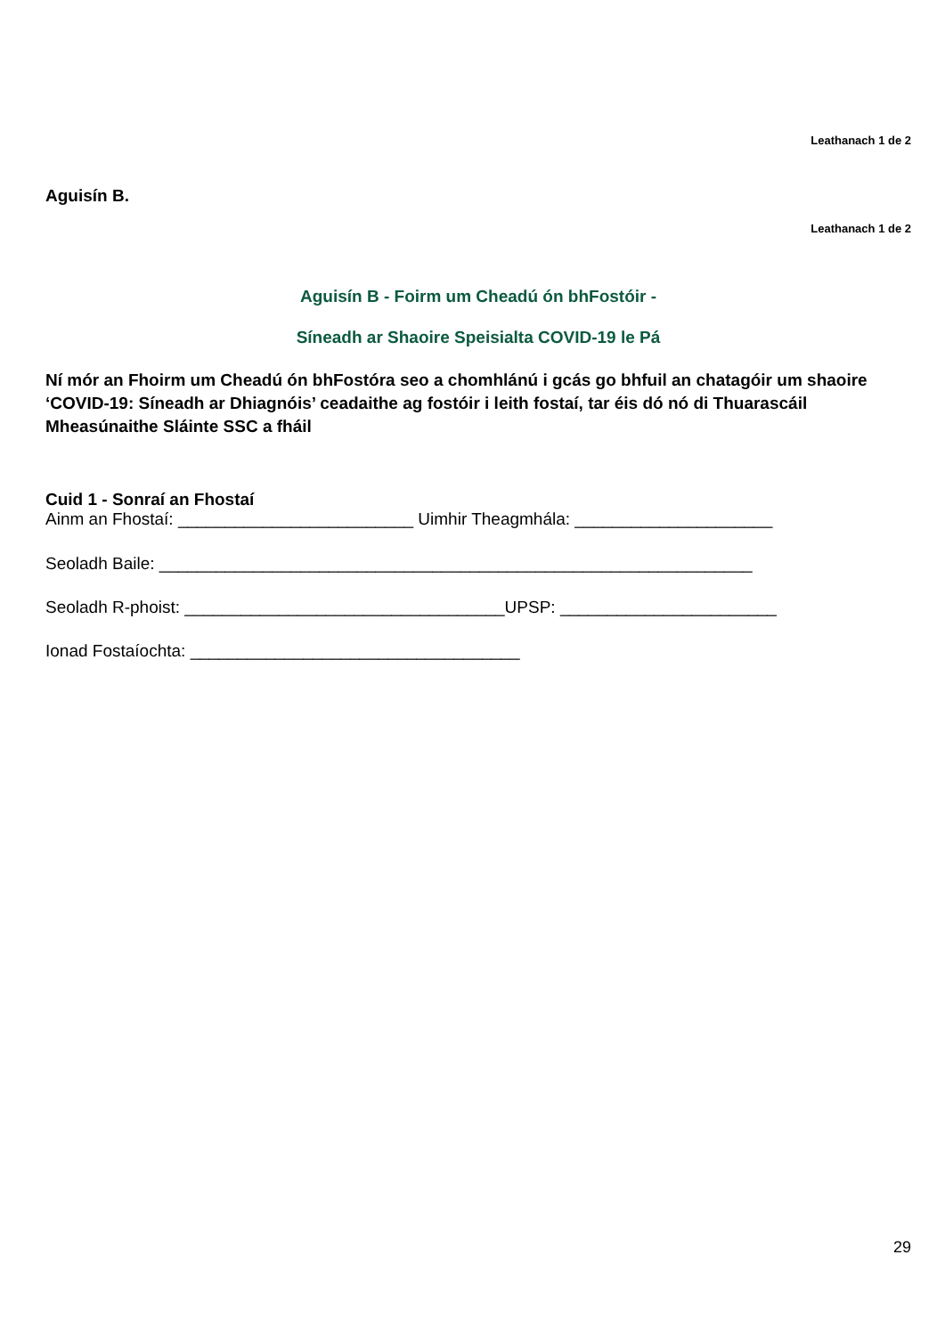Leathanach 1 de 2
Aguisín B.
Leathanach 1 de 2
Aguisín B - Foirm um Cheadú ón bhFostóir -
Síneadh ar Shaoire Speisialta COVID-19 le Pá
Ní mór an Fhoirm um Cheadú ón bhFostóra seo a chomhlánú i gcás go bhfuil an chatagóir um shaoire ‘COVID-19: Síneadh ar Dhiagnóis’ ceadaithe ag fostóir i leith fostaí, tar éis dó nó di Thuarascáil Mheasúnaithe Sláinte SSC a fháil
Cuid 1 - Sonraí an Fhostaí
Ainm an Fhostaí: _________________________ Uimhir Theagmhála: _____________________
Seoladh Baile: _______________________________________________________________
Seoladh R-phoist: __________________________________UPSP: _______________________
Ionad Fostaíochta: ___________________________________
29